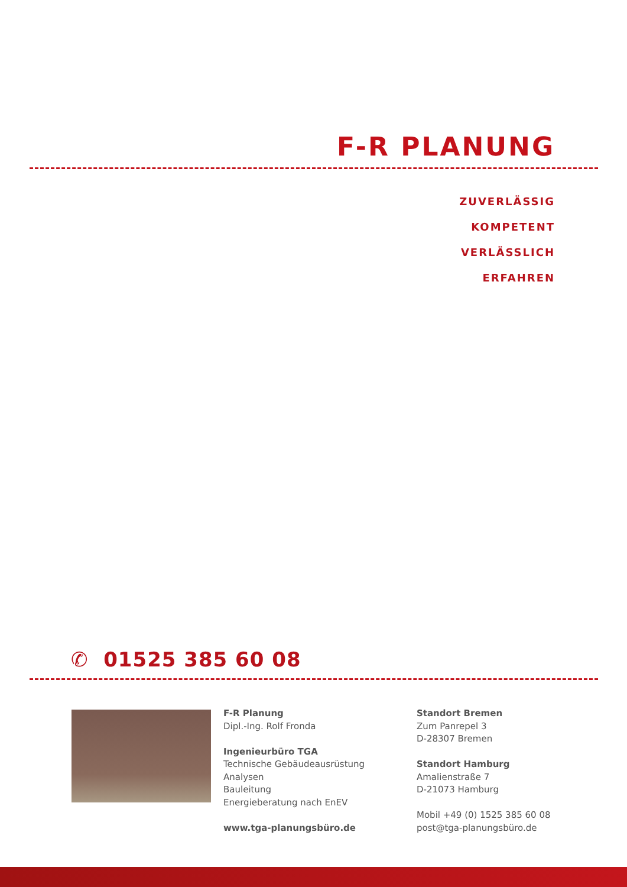F-R PLANUNG
ZUVERLÄSSIG
KOMPETENT
VERLÄSSLICH
ERFAHREN
✆ 01525 385 60 08
F-R Planung
Dipl.-Ing. Rolf Fronda
Ingenieurbüro TGA
Technische Gebäudeausrüstung
Analysen
Bauleitung
Energieberatung nach EnEV
www.tga-planungsbüro.de
Standort Bremen
Zum Panrepel 3
D-28307 Bremen
Standort Hamburg
Amalienstraße 7
D-21073 Hamburg
Mobil +49 (0) 1525 385 60 08
post@tga-planungsbüro.de